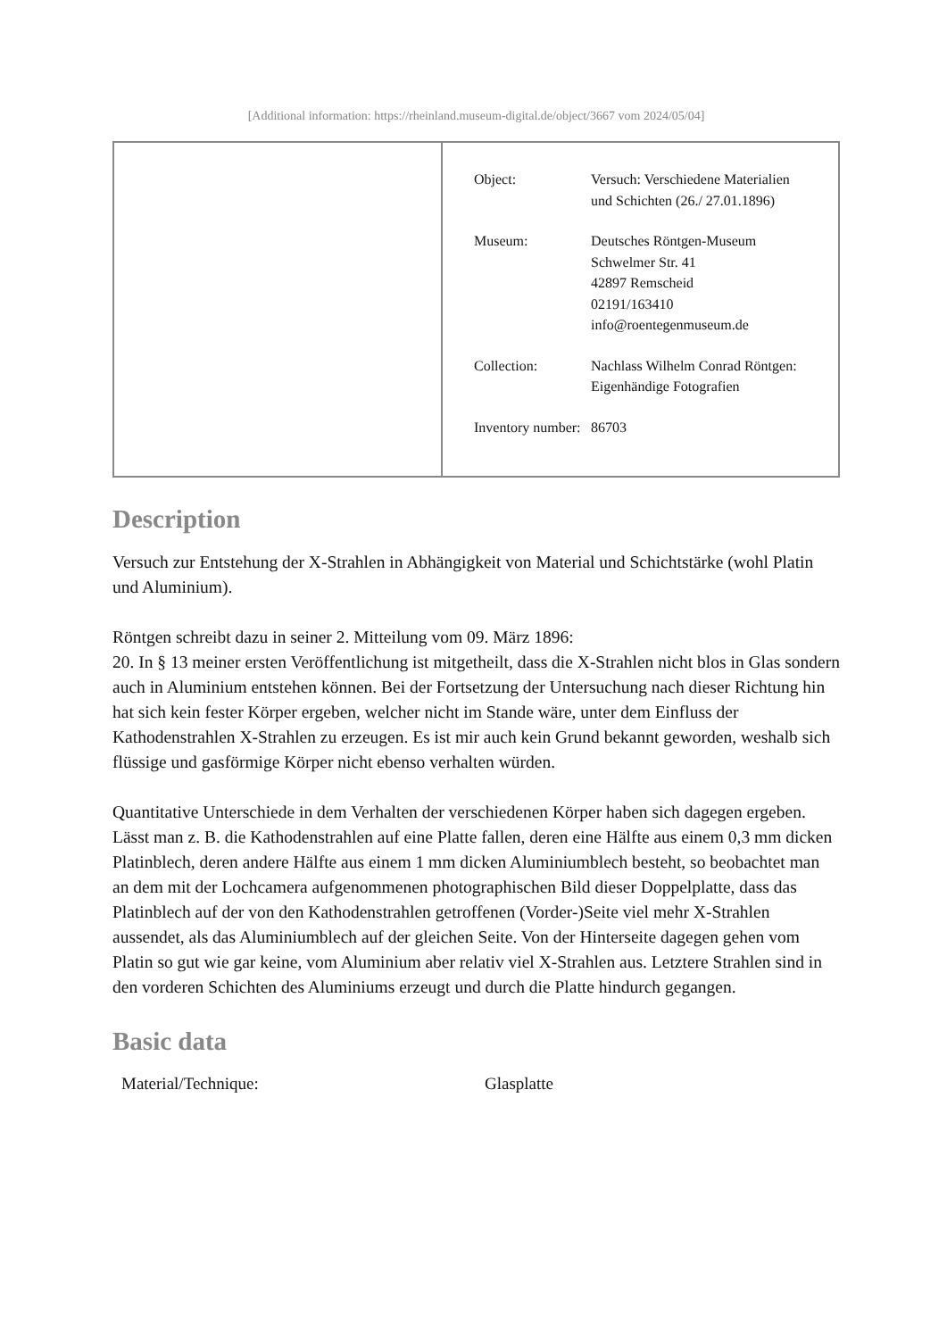[Additional information: https://rheinland.museum-digital.de/object/3667 vom 2024/05/04]
| | / Object: / Versuch: Verschiedene Materialien und Schichten (26./ 27.01.1896) / / Museum: / Deutsches Röntgen-Museum Schwelmer Str. 41 42897 Remscheid 02191/163410 info@roentegenmuseum.de / / Collection: / Nachlass Wilhelm Conrad Röntgen: Eigenhändige Fotografien / / Inventory number: / 86703 / |
Description
Versuch zur Entstehung der X-Strahlen in Abhängigkeit von Material und Schichtstärke (wohl Platin und Aluminium).
Röntgen schreibt dazu in seiner 2. Mitteilung vom 09. März 1896:
20. In § 13 meiner ersten Veröffentlichung ist mitgetheilt, dass die X-Strahlen nicht blos in Glas sondern auch in Aluminium entstehen können. Bei der Fortsetzung der Untersuchung nach dieser Richtung hin hat sich kein fester Körper ergeben, welcher nicht im Stande wäre, unter dem Einfluss der Kathodenstrahlen X-Strahlen zu erzeugen. Es ist mir auch kein Grund bekannt geworden, weshalb sich flüssige und gasförmige Körper nicht ebenso verhalten würden.
Quantitative Unterschiede in dem Verhalten der verschiedenen Körper haben sich dagegen ergeben. Lässt man z. B. die Kathodenstrahlen auf eine Platte fallen, deren eine Hälfte aus einem 0,3 mm dicken Platinblech, deren andere Hälfte aus einem 1 mm dicken Aluminiumblech besteht, so beobachtet man an dem mit der Lochcamera aufgenommenen photographischen Bild dieser Doppelplatte, dass das Platinblech auf der von den Kathodenstrahlen getroffenen (Vorder-)Seite viel mehr X-Strahlen aussendet, als das Aluminiumblech auf der gleichen Seite. Von der Hinterseite dagegen gehen vom Platin so gut wie gar keine, vom Aluminium aber relativ viel X-Strahlen aus. Letztere Strahlen sind in den vorderen Schichten des Aluminiums erzeugt und durch die Platte hindurch gegangen.
Basic data
| Material/Technique: | Glasplatte |